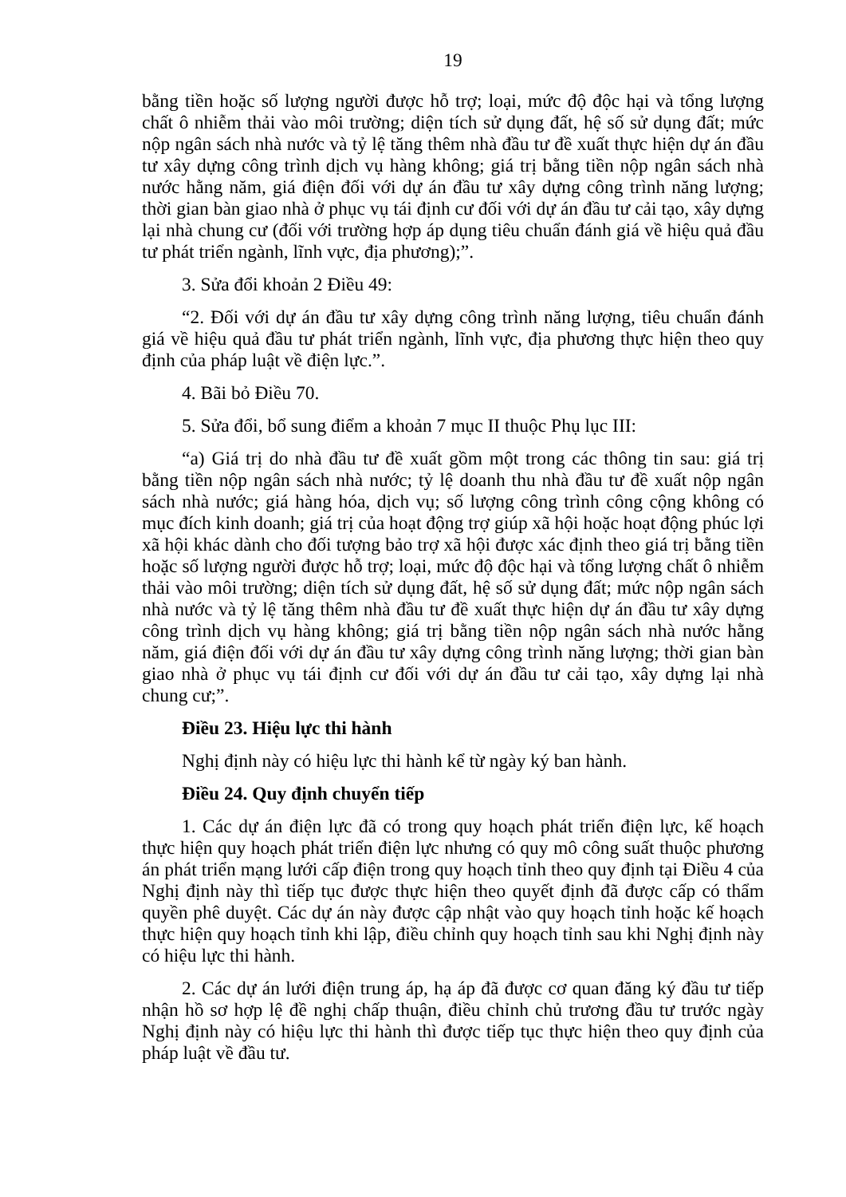19
bằng tiền hoặc số lượng người được hỗ trợ; loại, mức độ độc hại và tổng lượng chất ô nhiễm thải vào môi trường; diện tích sử dụng đất, hệ số sử dụng đất; mức nộp ngân sách nhà nước và tỷ lệ tăng thêm nhà đầu tư đề xuất thực hiện dự án đầu tư xây dựng công trình dịch vụ hàng không; giá trị bằng tiền nộp ngân sách nhà nước hằng năm, giá điện đối với dự án đầu tư xây dựng công trình năng lượng; thời gian bàn giao nhà ở phục vụ tái định cư đối với dự án đầu tư cải tạo, xây dựng lại nhà chung cư (đối với trường hợp áp dụng tiêu chuẩn đánh giá về hiệu quả đầu tư phát triển ngành, lĩnh vực, địa phương);”.
3. Sửa đổi khoản 2 Điều 49:
“2. Đối với dự án đầu tư xây dựng công trình năng lượng, tiêu chuẩn đánh giá về hiệu quả đầu tư phát triển ngành, lĩnh vực, địa phương thực hiện theo quy định của pháp luật về điện lực.”.
4. Bãi bỏ Điều 70.
5. Sửa đổi, bổ sung điểm a khoản 7 mục II thuộc Phụ lục III:
“a) Giá trị do nhà đầu tư đề xuất gồm một trong các thông tin sau: giá trị bằng tiền nộp ngân sách nhà nước; tỷ lệ doanh thu nhà đầu tư đề xuất nộp ngân sách nhà nước; giá hàng hóa, dịch vụ; số lượng công trình công cộng không có mục đích kinh doanh; giá trị của hoạt động trợ giúp xã hội hoặc hoạt động phúc lợi xã hội khác dành cho đối tượng bảo trợ xã hội được xác định theo giá trị bằng tiền hoặc số lượng người được hỗ trợ; loại, mức độ độc hại và tổng lượng chất ô nhiễm thải vào môi trường; diện tích sử dụng đất, hệ số sử dụng đất; mức nộp ngân sách nhà nước và tỷ lệ tăng thêm nhà đầu tư đề xuất thực hiện dự án đầu tư xây dựng công trình dịch vụ hàng không; giá trị bằng tiền nộp ngân sách nhà nước hằng năm, giá điện đối với dự án đầu tư xây dựng công trình năng lượng; thời gian bàn giao nhà ở phục vụ tái định cư đối với dự án đầu tư cải tạo, xây dựng lại nhà chung cư;”.
Điều 23. Hiệu lực thi hành
Nghị định này có hiệu lực thi hành kể từ ngày ký ban hành.
Điều 24. Quy định chuyển tiếp
1. Các dự án điện lực đã có trong quy hoạch phát triển điện lực, kế hoạch thực hiện quy hoạch phát triển điện lực nhưng có quy mô công suất thuộc phương án phát triển mạng lưới cấp điện trong quy hoạch tỉnh theo quy định tại Điều 4 của Nghị định này thì tiếp tục được thực hiện theo quyết định đã được cấp có thẩm quyền phê duyệt. Các dự án này được cập nhật vào quy hoạch tỉnh hoặc kế hoạch thực hiện quy hoạch tỉnh khi lập, điều chỉnh quy hoạch tỉnh sau khi Nghị định này có hiệu lực thi hành.
2. Các dự án lưới điện trung áp, hạ áp đã được cơ quan đăng ký đầu tư tiếp nhận hồ sơ hợp lệ đề nghị chấp thuận, điều chỉnh chủ trương đầu tư trước ngày Nghị định này có hiệu lực thi hành thì được tiếp tục thực hiện theo quy định của pháp luật về đầu tư.